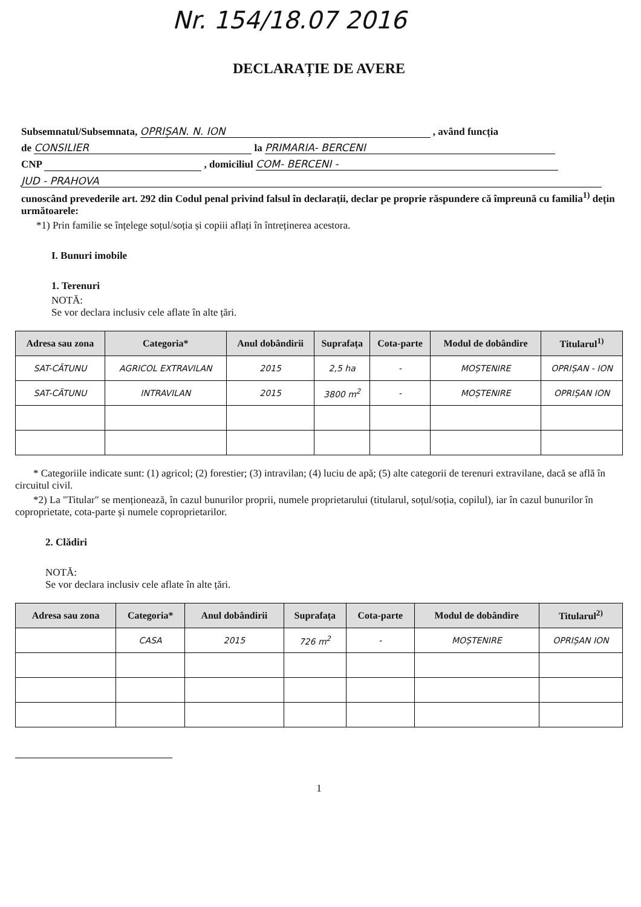Nr. 154/18.07 2016
DECLARAȚIE DE AVERE
Subsemnatul/Subsemnata, OPRIȘAN. N. ION , având funcția
de CONSILIER la PRIMARIA- BERCENI
CNP , domiciliul COM- BERCENI -
JUD - PRAHOVA
cunoscând prevederile art. 292 din Codul penal privind falsul în declarații, declar pe proprie răspundere că împreună cu familia<sup>1)</sup> dețin următoarele:
*1) Prin familie se înțelege soțul/soția și copiii aflați în întreținerea acestora.
I. Bunuri imobile
1. Terenuri
NOTĂ:
Se vor declara inclusiv cele aflate în alte țări.
| Adresa sau zona | Categoria* | Anul dobândirii | Suprafața | Cota-parte | Modul de dobândire | Titularul<sup>1)</sup> |
| --- | --- | --- | --- | --- | --- | --- |
| SAT-CĂTUNU | AGRICOL EXTRAVILAN | 2015 | 2,5 ha | - | MOȘTENIRE | OPRIȘAN - ION |
| SAT-CĂTUNU | INTRAVILAN | 2015 | 3800 m<sup>2</sup> | - | MOȘTENIRE | OPRIȘAN ION |
* Categoriile indicate sunt: (1) agricol; (2) forestier; (3) intravilan; (4) luciu de apă; (5) alte categorii de terenuri extravilane, dacă se află în circuitul civil.
*2) La "Titular" se menționează, în cazul bunurilor proprii, numele proprietarului (titularul, soțul/soția, copilul), iar în cazul bunurilor în coproprietate, cota-parte și numele coproprietarilor.
2. Clădiri
NOTĂ:
Se vor declara inclusiv cele aflate în alte țări.
| Adresa sau zona | Categoria* | Anul dobândirii | Suprafața | Cota-parte | Modul de dobândire | Titularul<sup>2)</sup> |
| --- | --- | --- | --- | --- | --- | --- |
| | CASA | 2015 | 726 m<sup>2</sup> | - | MOȘTENIRE | OPRIȘAN ION |
1